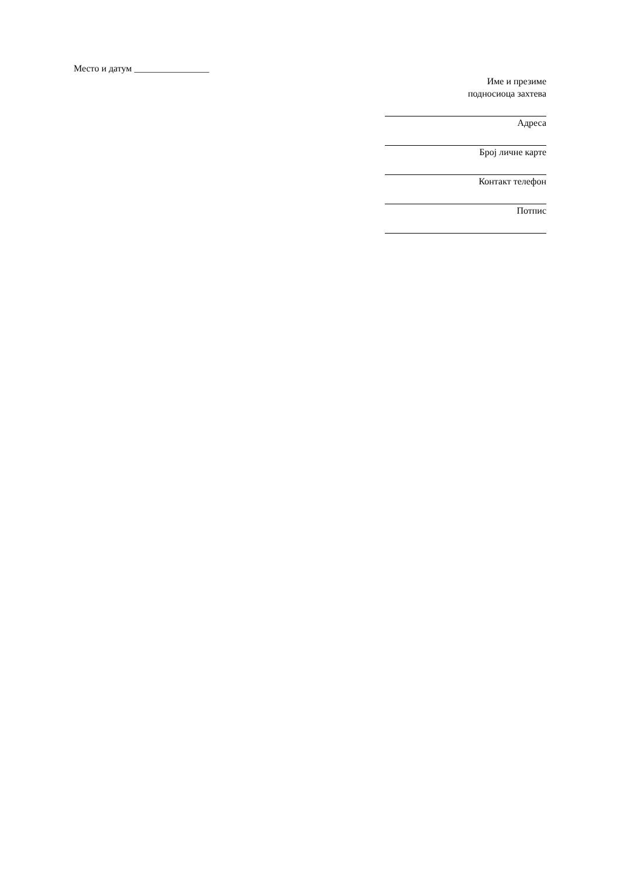Место и датум ________________
Име и презиме
подносиоца захтева
Адреса
Број личне карте
Контакт телефон
Потпис